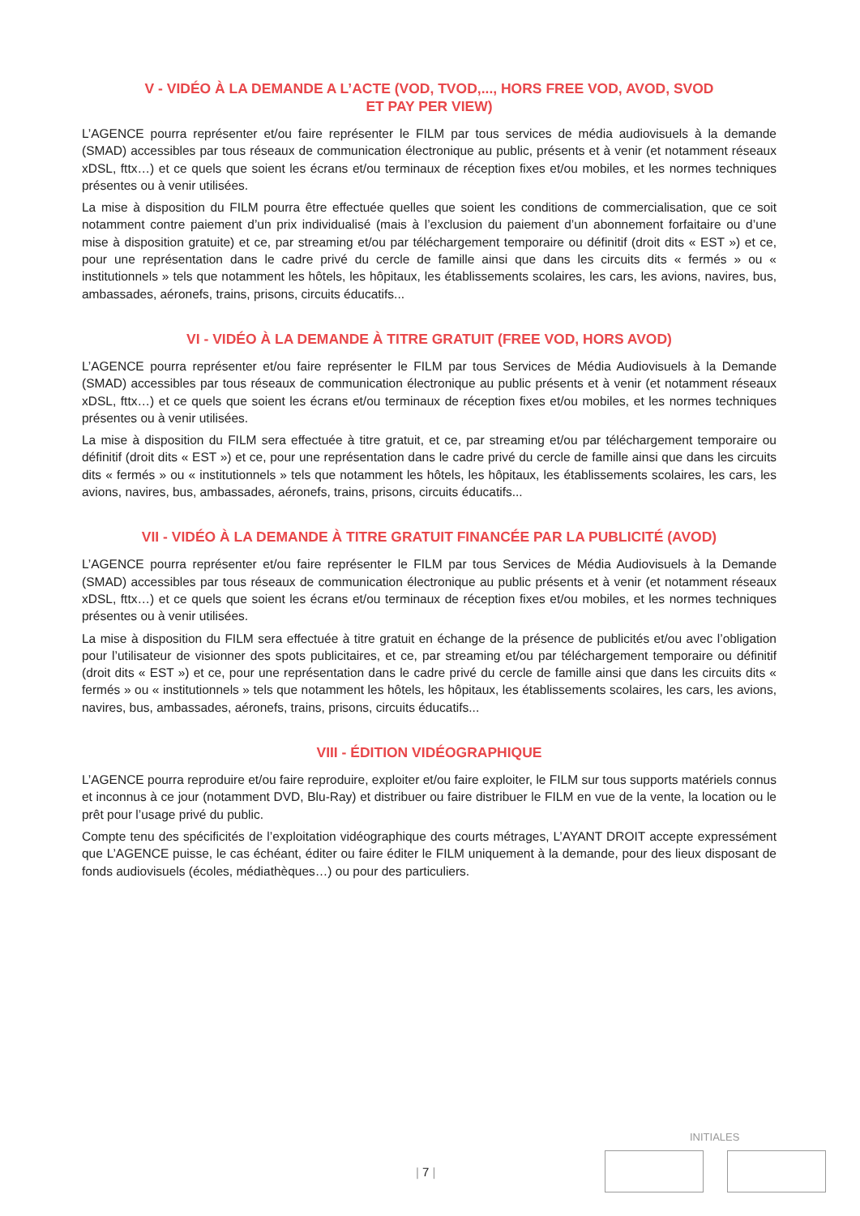V - VIDÉO À LA DEMANDE A L’ACTE (VOD, TVOD,..., HORS FREE VOD, AVOD, SVOD
ET PAY PER VIEW)
L’AGENCE pourra représenter et/ou faire représenter le FILM par tous services de média audiovisuels à la demande (SMAD) accessibles par tous réseaux de communication électronique au public, présents et à venir (et notamment réseaux xDSL, fttx…) et ce quels que soient les écrans et/ou terminaux de réception fixes et/ou mobiles, et les normes techniques présentes ou à venir utilisées.
La mise à disposition du FILM pourra être effectuée quelles que soient les conditions de commercialisation, que ce soit notamment contre paiement d’un prix individualisé (mais à l’exclusion du paiement d’un abonnement forfaitaire ou d’une mise à disposition gratuite) et ce, par streaming et/ou par téléchargement temporaire ou définitif (droit dits « EST ») et ce, pour une représentation dans le cadre privé du cercle de famille ainsi que dans les circuits dits « fermés » ou « institutionnels » tels que notamment les hôtels, les hôpitaux, les établissements scolaires, les cars, les avions, navires, bus, ambassades, aéronefs, trains, prisons, circuits éducatifs...
VI - VIDÉO À LA DEMANDE À TITRE GRATUIT (FREE VOD, HORS AVOD)
L’AGENCE pourra représenter et/ou faire représenter le FILM par tous Services de Média Audiovisuels à la Demande (SMAD) accessibles par tous réseaux de communication électronique au public présents et à venir (et notamment réseaux xDSL, fttx…) et ce quels que soient les écrans et/ou terminaux de réception fixes et/ou mobiles, et les normes techniques présentes ou à venir utilisées.
La mise à disposition du FILM sera effectuée à titre gratuit, et ce, par streaming et/ou par téléchargement temporaire ou définitif (droit dits « EST ») et ce, pour une représentation dans le cadre privé du cercle de famille ainsi que dans les circuits dits « fermés » ou « institutionnels » tels que notamment les hôtels, les hôpitaux, les établissements scolaires, les cars, les avions, navires, bus, ambassades, aéronefs, trains, prisons, circuits éducatifs...
VII - VIDÉO À LA DEMANDE À TITRE GRATUIT FINANCÉE PAR LA PUBLICITÉ (AVOD)
L’AGENCE pourra représenter et/ou faire représenter le FILM par tous Services de Média Audiovisuels à la Demande (SMAD) accessibles par tous réseaux de communication électronique au public présents et à venir (et notamment réseaux xDSL, fttx…) et ce quels que soient les écrans et/ou terminaux de réception fixes et/ou mobiles, et les normes techniques présentes ou à venir utilisées.
La mise à disposition du FILM sera effectuée à titre gratuit en échange de la présence de publicités et/ou avec l’obligation pour l’utilisateur de visionner des spots publicitaires, et ce, par streaming et/ou par téléchargement temporaire ou définitif (droit dits « EST ») et ce, pour une représentation dans le cadre privé du cercle de famille ainsi que dans les circuits dits « fermés » ou « institutionnels » tels que notamment les hôtels, les hôpitaux, les établissements scolaires, les cars, les avions, navires, bus, ambassades, aéronefs, trains, prisons, circuits éducatifs...
VIII - ÉDITION VIDÉOGRAPHIQUE
L’AGENCE pourra reproduire et/ou faire reproduire, exploiter et/ou faire exploiter, le FILM sur tous supports matériels connus et inconnus à ce jour (notamment DVD, Blu-Ray) et distribuer ou faire distribuer le FILM en vue de la vente, la location ou le prêt pour l’usage privé du public.
Compte tenu des spécificités de l’exploitation vidéographique des courts métrages, L’AYANT DROIT accepte expressément que L’AGENCE puisse, le cas échéant, éditer ou faire éditer le FILM uniquement à la demande, pour des lieux disposant de fonds audiovisuels (écoles, médiathèques…) ou pour des particuliers.
INITIALES
| 7 |